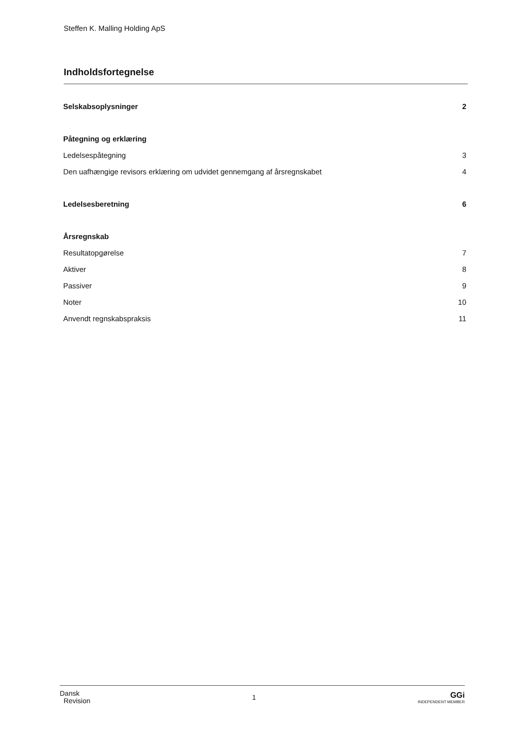Steffen K. Malling Holding ApS
Indholdsfortegnelse
Selskabsoplysninger 2
Påtegning og erklæring
Ledelsespåtegning 3
Den uafhængige revisors erklæring om udvidet gennemgang af årsregnskabet 4
Ledelsesberetning 6
Årsregnskab
Resultatopgørelse 7
Aktiver 8
Passiver 9
Noter 10
Anvendt regnskabspraksis 11
Dansk
Revision
1 GGi
INDEPENDENT MEMBER